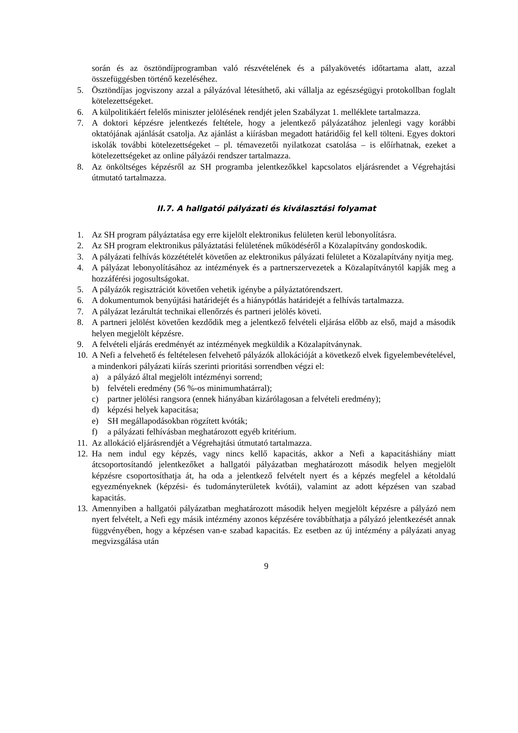során és az ösztöndíjprogramban való részvételének és a pályakövetés időtartama alatt, azzal összefüggésben történő kezeléséhez.
5. Ösztöndíjas jogviszony azzal a pályázóval létesíthető, aki vállalja az egészségügyi protokollban foglalt kötelezettségeket.
6. A külpolitikáért felelős miniszter jelölésének rendjét jelen Szabályzat 1. melléklete tartalmazza.
7. A doktori képzésre jelentkezés feltétele, hogy a jelentkező pályázatához jelenlegi vagy korábbi oktatójának ajánlását csatolja. Az ajánlást a kiírásban megadott határidőig fel kell tölteni. Egyes doktori iskolák további kötelezettségeket – pl. témavezetői nyilatkozat csatolása – is előírhatnak, ezeket a kötelezettségeket az online pályázói rendszer tartalmazza.
8. Az önköltséges képzésről az SH programba jelentkezőkkel kapcsolatos eljárásrendet a Végrehajtási útmutató tartalmazza.
II.7. A hallgatói pályázati és kiválasztási folyamat
1. Az SH program pályáztatása egy erre kijelölt elektronikus felületen kerül lebonyolításra.
2. Az SH program elektronikus pályáztatási felületének működéséről a Közalapítvány gondoskodik.
3. A pályázati felhívás közzétételét követően az elektronikus pályázati felületet a Közalapítvány nyitja meg.
4. A pályázat lebonyolításához az intézmények és a partnerszervezetek a Közalapítványtól kapják meg a hozzáférési jogosultságokat.
5. A pályázók regisztrációt követően vehetik igénybe a pályáztatórendszert.
6. A dokumentumok benyújtási határidejét és a hiánypótlás határidejét a felhívás tartalmazza.
7. A pályázat lezárultát technikai ellenőrzés és partneri jelölés követi.
8. A partneri jelölést követően kezdődik meg a jelentkező felvételi eljárása előbb az első, majd a második helyen megjelölt képzésre.
9. A felvételi eljárás eredményét az intézmények megküldik a Közalapítványnak.
10. A Nefi a felvehető és feltételesen felvehető pályázók allokációját a következő elvek figyelembevételével, a mindenkori pályázati kiírás szerinti prioritási sorrendben végzi el:
a) a pályázó által megjelölt intézményi sorrend;
b) felvételi eredmény (56 %-os minimumhatárral);
c) partner jelölési rangsora (ennek hiányában kizárólagosan a felvételi eredmény);
d) képzési helyek kapacitása;
e) SH megállapodásokban rögzített kvóták;
f) a pályázati felhívásban meghatározott egyéb kritérium.
11. Az allokáció eljárásrendjét a Végrehajtási útmutató tartalmazza.
12. Ha nem indul egy képzés, vagy nincs kellő kapacitás, akkor a Nefi a kapacitáshiány miatt átcsoportosítandó jelentkezőket a hallgatói pályázatban meghatározott második helyen megjelölt képzésre csoportosíthatja át, ha oda a jelentkező felvételt nyert és a képzés megfelel a kétoldalú egyezményeknek (képzési- és tudományterületek kvótái), valamint az adott képzésen van szabad kapacitás.
13. Amennyiben a hallgatói pályázatban meghatározott második helyen megjelölt képzésre a pályázó nem nyert felvételt, a Nefi egy másik intézmény azonos képzésére továbbíthatja a pályázó jelentkezését annak függvényében, hogy a képzésen van-e szabad kapacitás. Ez esetben az új intézmény a pályázati anyag megvizsgálása után
9